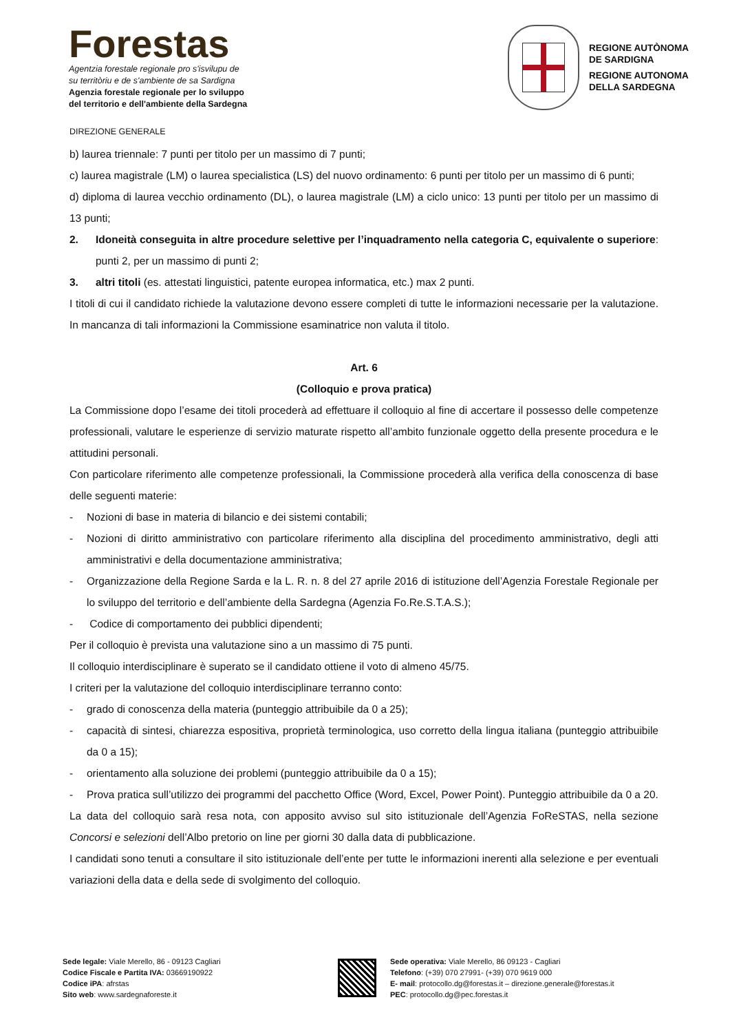Forestas
Agentzia forestale regionale pro s'isvilupu de
su territòriu e de s'ambiente de sa Sardigna
Agenzia forestale regionale per lo sviluppo
del territorio e dell'ambiente della Sardegna
REGIONE AUTÒNOMA
DE SARDIGNA
REGIONE AUTONOMA
DELLA SARDEGNA
DIREZIONE GENERALE
b) laurea triennale: 7 punti per titolo per un massimo di 7 punti;
c) laurea magistrale (LM) o laurea specialistica (LS) del nuovo ordinamento: 6 punti per titolo per un massimo di 6 punti;
d) diploma di laurea vecchio ordinamento (DL), o laurea magistrale (LM) a ciclo unico: 13 punti per titolo per un massimo di 13 punti;
2. Idoneità conseguita in altre procedure selettive per l’inquadramento nella categoria C, equivalente o superiore: punti 2, per un massimo di punti 2;
3. altri titoli (es. attestati linguistici, patente europea informatica, etc.) max 2 punti.
I titoli di cui il candidato richiede la valutazione devono essere completi di tutte le informazioni necessarie per la valutazione. In mancanza di tali informazioni la Commissione esaminatrice non valuta il titolo.
Art. 6
(Colloquio e prova pratica)
La Commissione dopo l’esame dei titoli procederà ad effettuare il colloquio al fine di accertare il possesso delle competenze professionali, valutare le esperienze di servizio maturate rispetto all’ambito funzionale oggetto della presente procedura e le attitudini personali.
Con particolare riferimento alle competenze professionali, la Commissione procederà alla verifica della conoscenza di base delle seguenti materie:
- Nozioni di base in materia di bilancio e dei sistemi contabili;
- Nozioni di diritto amministrativo con particolare riferimento alla disciplina del procedimento amministrativo, degli atti amministrativi e della documentazione amministrativa;
- Organizzazione della Regione Sarda e la L. R. n. 8 del 27 aprile 2016 di istituzione dell’Agenzia Forestale Regionale per lo sviluppo del territorio e dell’ambiente della Sardegna (Agenzia Fo.Re.S.T.A.S.);
- Codice di comportamento dei pubblici dipendenti;
Per il colloquio è prevista una valutazione sino a un massimo di 75 punti.
Il colloquio interdisciplinare è superato se il candidato ottiene il voto di almeno 45/75.
I criteri per la valutazione del colloquio interdisciplinare terranno conto:
- grado di conoscenza della materia (punteggio attribuibile da 0 a 25);
- capacità di sintesi, chiarezza espositiva, proprietà terminologica, uso corretto della lingua italiana (punteggio attribuibile da 0 a 15);
- orientamento alla soluzione dei problemi (punteggio attribuibile da 0 a 15);
- Prova pratica sull’utilizzo dei programmi del pacchetto Office (Word, Excel, Power Point). Punteggio attribuibile da 0 a 20.
La data del colloquio sarà resa nota, con apposito avviso sul sito istituzionale dell’Agenzia FoReSTAS, nella sezione Concorsi e selezioni dell’Albo pretorio on line per giorni 30 dalla data di pubblicazione.
I candidati sono tenuti a consultare il sito istituzionale dell’ente per tutte le informazioni inerenti alla selezione e per eventuali variazioni della data e della sede di svolgimento del colloquio.
Sede legale: Viale Merello, 86 - 09123 Cagliari
Codice Fiscale e Partita IVA: 03669190922
Codice iPA: afrstas
Sito web: www.sardegnaforeste.it
Sede operativa: Viale Merello, 86 09123 - Cagliari
Telefono: (+39) 070 27991- (+39) 070 9619 000
E- mail: protocollo.dg@forestas.it – direzione.generale@forestas.it
PEC: protocollo.dg@pec.forestas.it